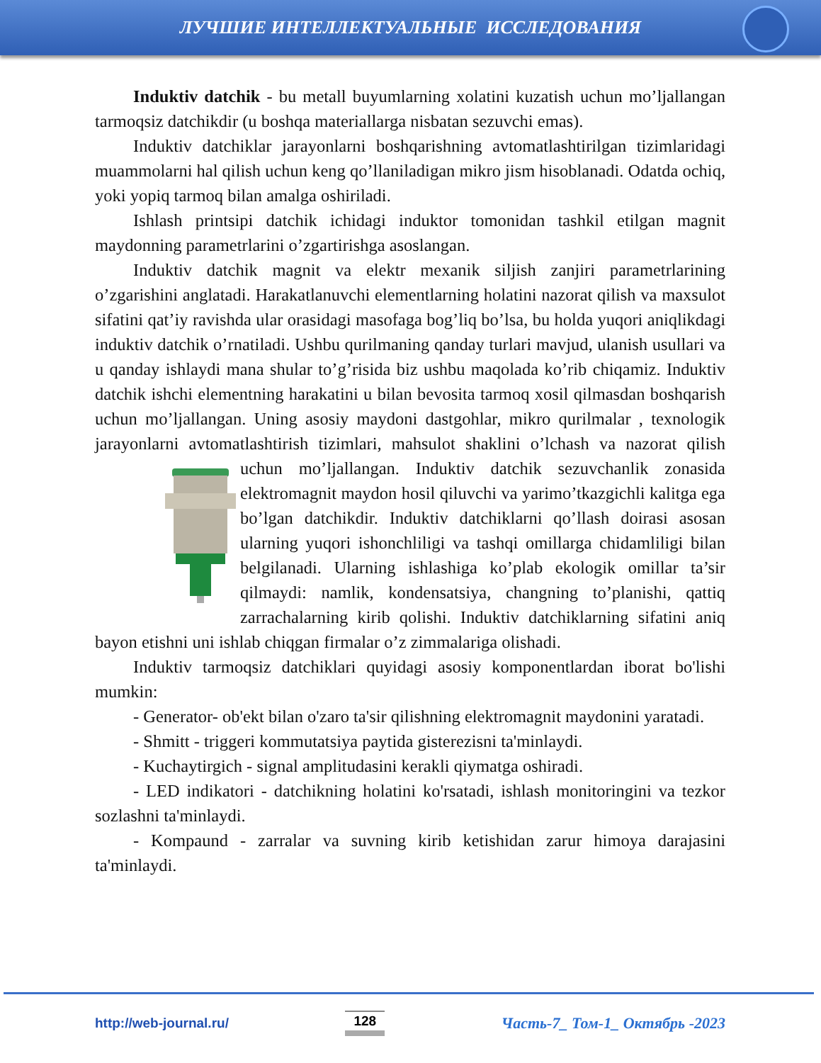ЛУЧШИЕ ИНТЕЛЛЕКТУАЛЬНЫЕ ИССЛЕДОВАНИЯ
Induktiv datchik - bu metall buyumlarning xolatini kuzatish uchun mo’ljallangan tarmoqsiz datchikdir (u boshqa materiallarga nisbatan sezuvchi emas).
Induktiv datchiklar jarayonlarni boshqarishning avtomatlashtirilgan tizimlaridagi muammolarni hal qilish uchun keng qo’llaniladigan mikro jism hisoblanadi. Odatda ochiq, yoki yopiq tarmoq bilan amalga oshiriladi.
Ishlash printsipi datchik ichidagi induktor tomonidan tashkil etilgan magnit maydonning parametrlarini o’zgartirishga asoslangan.
Induktiv datchik magnit va elektr mexanik siljish zanjiri parametrlarining o’zgarishini anglatadi. Harakatlanuvchi elementlarning holatini nazorat qilish va maxsulot sifatini qat’iy ravishda ular orasidagi masofaga bog’liq bo’lsa, bu holda yuqori aniqlikdagi induktiv datchik o’rnatiladi. Ushbu qurilmaning qanday turlari mavjud, ulanish usullari va u qanday ishlaydi mana shular to’g’risida biz ushbu maqolada ko’rib chiqamiz. Induktiv datchik ishchi elementning harakatini u bilan bevosita tarmoq xosil qilmasdan boshqarish uchun mo’ljallangan. Uning asosiy maydoni dastgohlar, mikro qurilmalar , texnologik jarayonlarni avtomatlashtirish tizimlari, mahsulot shaklini o’lchash va nazorat qilish uchun mo’ljallangan. Induktiv datchik sezuvchanlik zonasida elektromagnit maydon hosil qiluvchi va yarimo’tkazgichli kalitga ega bo’lgan datchikdir. Induktiv datchiklarni qo’llash doirasi asosan ularning yuqori ishonchliligi va tashqi omillarga chidamliligi bilan belgilanadi. Ularning ishlashiga ko’plab ekologik omillar ta’sir qilmaydi: namlik, kondensatsiya, changning to’planishi, qattiq zarrachalarning kirib qolishi. Induktiv datchiklarning sifatini aniq bayon etishni uni ishlab chiqgan firmalar o’z zimmalariga olishadi.
Induktiv tarmoqsiz datchiklari quyidagi asosiy komponentlardan iborat bo'lishi mumkin:
- Generator- ob'ekt bilan o'zaro ta'sir qilishning elektromagnit maydonini yaratadi.
- Shmitt - triggeri kommutatsiya paytida gisterezisni ta'minlaydi.
- Kuchaytirgich - signal amplitudasini kerakli qiymatga oshiradi.
- LED indikatori - datchikning holatini ko'rsatadi, ishlash monitoringini va tezkor sozlashni ta'minlaydi.
- Kompaund - zarralar va suvning kirib ketishidan zarur himoya darajasini ta'minlaydi.
http://web-journal.ru/ 128 Часть-7_ Том-1_ Октябрь -2023